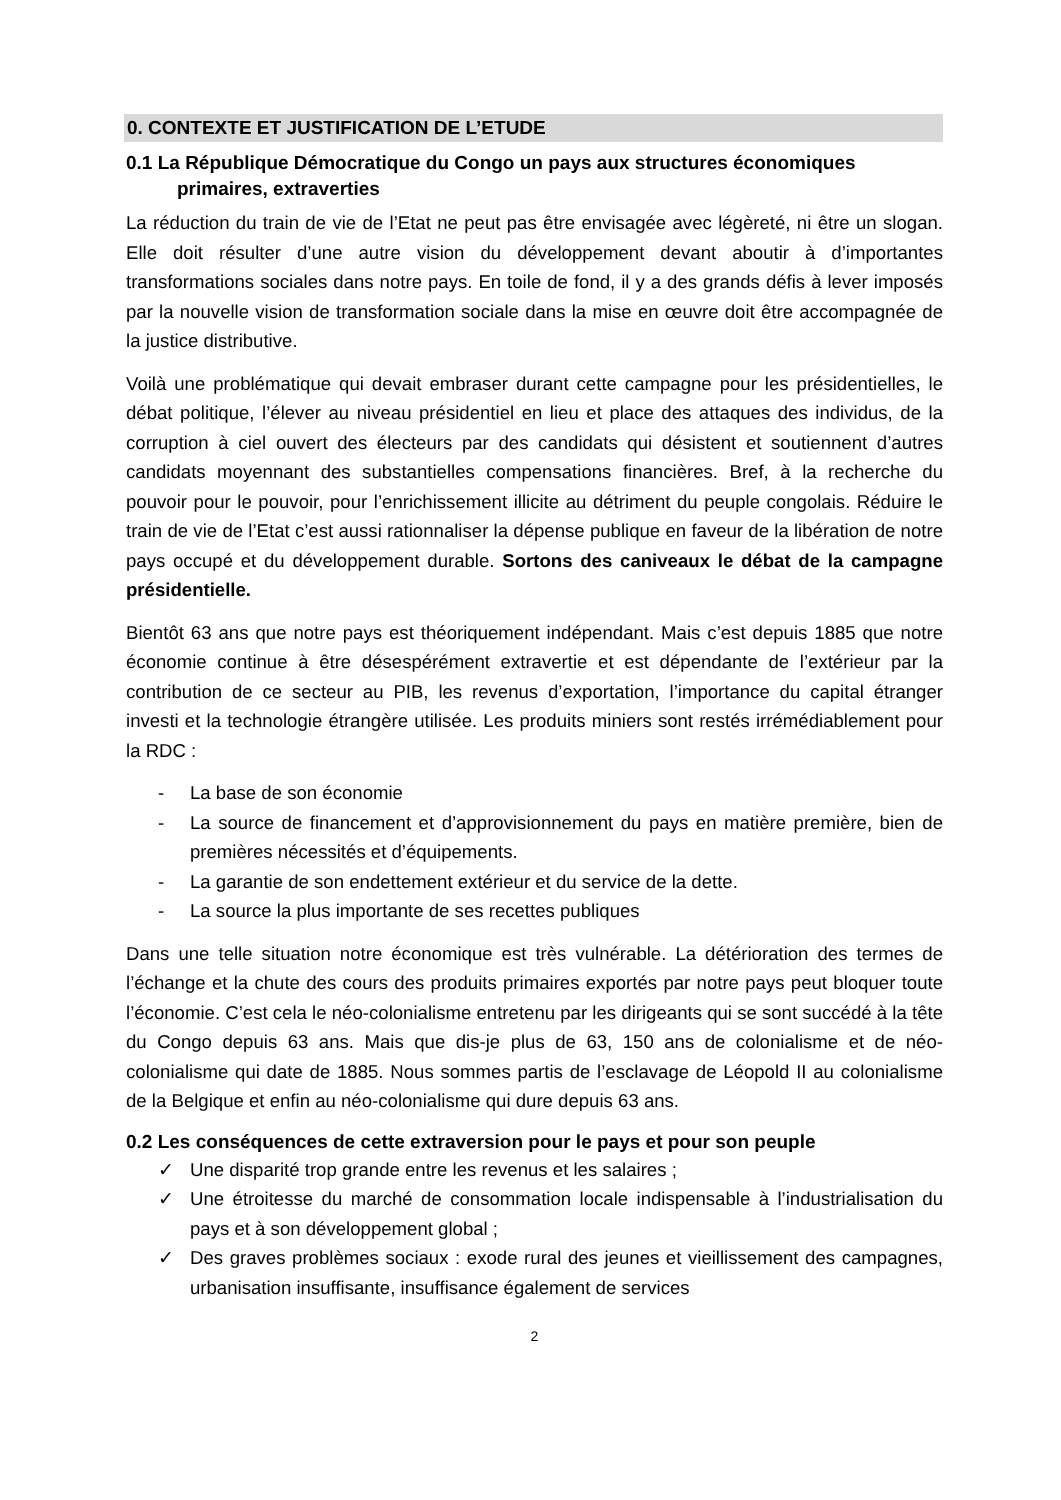0. CONTEXTE ET JUSTIFICATION DE L’ETUDE
0.1 La République Démocratique du Congo un pays aux structures économiques primaires, extraverties
La réduction du train de vie de l’Etat ne peut pas être envisagée avec légèreté, ni être un slogan. Elle doit résulter d’une autre vision du développement devant aboutir à d’importantes transformations sociales dans notre pays. En toile de fond, il y a des grands défis à lever imposés par la nouvelle vision de transformation sociale dans la mise en œuvre doit être accompagnée de la justice distributive.
Voilà une problématique qui devait embraser durant cette campagne pour les présidentielles, le débat politique, l’élever au niveau présidentiel en lieu et place des attaques des individus, de la corruption à ciel ouvert des électeurs par des candidats qui désistent et soutiennent d’autres candidats moyennant des substantielles compensations financières. Bref, à la recherche du pouvoir pour le pouvoir, pour l’enrichissement illicite au détriment du peuple congolais. Réduire le train de vie de l’Etat c’est aussi rationnaliser la dépense publique en faveur de la libération de notre pays occupé et du développement durable. Sortons des caniveaux le débat de la campagne présidentielle.
Bientôt 63 ans que notre pays est théoriquement indépendant. Mais c’est depuis 1885 que notre économie continue à être désespérément extravertie et est dépendante de l’extérieur par la contribution de ce secteur au PIB, les revenus d’exportation, l’importance du capital étranger investi et la technologie étrangère utilisée. Les produits miniers sont restés irrémédiablement pour la RDC :
- La base de son économie
- La source de financement et d’approvisionnement du pays en matière première, bien de premières nécessités et d’équipements.
- La garantie de son endettement extérieur et du service de la dette.
- La source la plus importante de ses recettes publiques
Dans une telle situation notre économique est très vulnérable. La détérioration des termes de l’échange et la chute des cours des produits primaires exportés par notre pays peut bloquer toute l’économie. C’est cela le néo-colonialisme entretenu par les dirigeants qui se sont succédé à la tête du Congo depuis 63 ans. Mais que dis-je plus de 63, 150 ans de colonialisme et de néo-colonialisme qui date de 1885. Nous sommes partis de l’esclavage de Léopold II au colonialisme de la Belgique et enfin au néo-colonialisme qui dure depuis 63 ans.
0.2 Les conséquences de cette extraversion pour le pays et pour son peuple
✓ Une disparité trop grande entre les revenus et les salaires ;
✓ Une étroitesse du marché de consommation locale indispensable à l’industrialisation du pays et à son développement global ;
✓ Des graves problèmes sociaux : exode rural des jeunes et vieillissement des campagnes, urbanisation insuffisante, insuffisance également de services
2